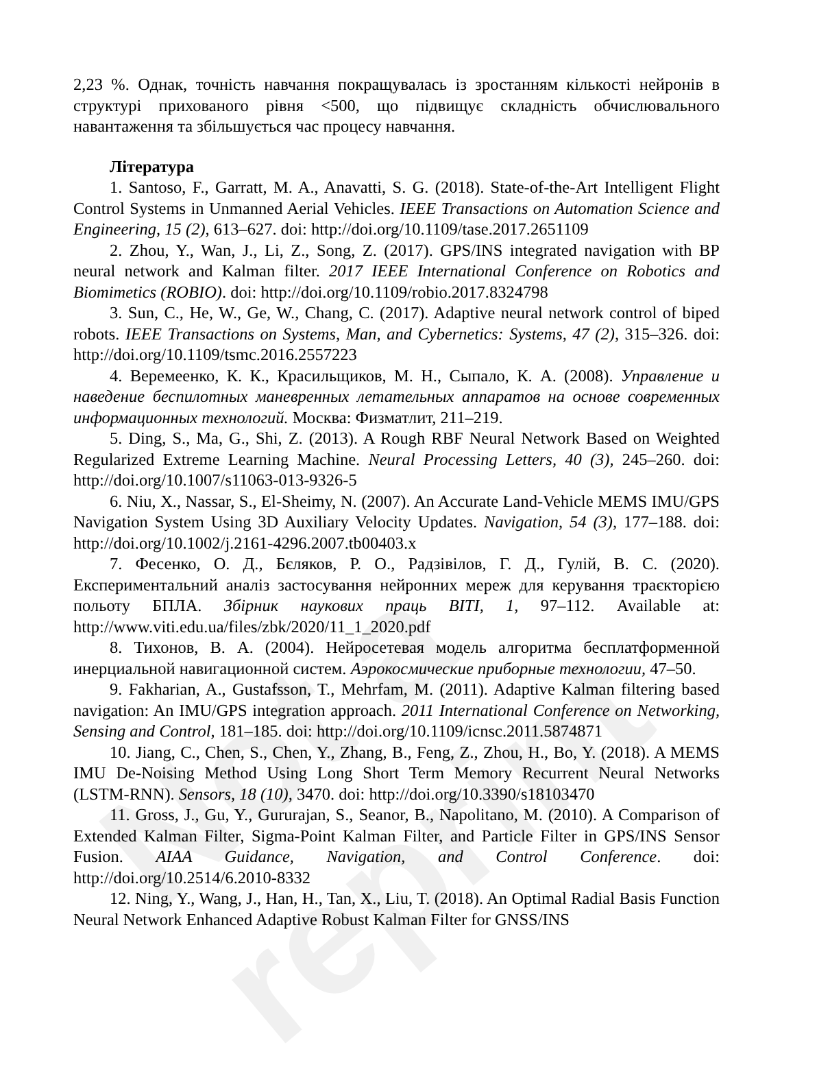Not a reprint
2,23 %. Однак, точність навчання покращувалась із зростанням кількості нейронів в структурі прихованого рівня <500, що підвищує складність обчислювального навантаження та збільшується час процесу навчання.
Література
1. Santoso, F., Garratt, M. A., Anavatti, S. G. (2018). State-of-the-Art Intelligent Flight Control Systems in Unmanned Aerial Vehicles. IEEE Transactions on Automation Science and Engineering, 15 (2), 613–627. doi: http://doi.org/10.1109/tase.2017.2651109
2. Zhou, Y., Wan, J., Li, Z., Song, Z. (2017). GPS/INS integrated navigation with BP neural network and Kalman filter. 2017 IEEE International Conference on Robotics and Biomimetics (ROBIO). doi: http://doi.org/10.1109/robio.2017.8324798
3. Sun, C., He, W., Ge, W., Chang, C. (2017). Adaptive neural network control of biped robots. IEEE Transactions on Systems, Man, and Cybernetics: Systems, 47 (2), 315–326. doi: http://doi.org/10.1109/tsmc.2016.2557223
4. Веремеенко, К. К., Красильщиков, М. Н., Сыпало, К. А. (2008). Управление и наведение беспилотных маневренных летательных аппаратов на основе современных информационных технологий. Москва: Физматлит, 211–219.
5. Ding, S., Ma, G., Shi, Z. (2013). A Rough RBF Neural Network Based on Weighted Regularized Extreme Learning Machine. Neural Processing Letters, 40 (3), 245–260. doi: http://doi.org/10.1007/s11063-013-9326-5
6. Niu, X., Nassar, S., El-Sheimy, N. (2007). An Accurate Land-Vehicle MEMS IMU/GPS Navigation System Using 3D Auxiliary Velocity Updates. Navigation, 54 (3), 177–188. doi: http://doi.org/10.1002/j.2161-4296.2007.tb00403.x
7. Фесенко, О. Д., Бєляков, Р. О., Радзівілов, Г. Д., Гулій, В. С. (2020). Експериментальний аналіз застосування нейронних мереж для керування траєкторією польоту БПЛА. Збірник наукових праць ВІТІ, 1, 97–112. Available at: http://www.viti.edu.ua/files/zbk/2020/11_1_2020.pdf
8. Тихонов, В. А. (2004). Нейросетевая модель алгоритма бесплатформенной инерциальной навигационной систем. Аэрокосмические приборные технологии, 47–50.
9. Fakharian, A., Gustafsson, T., Mehrfam, M. (2011). Adaptive Kalman filtering based navigation: An IMU/GPS integration approach. 2011 International Conference on Networking, Sensing and Control, 181–185. doi: http://doi.org/10.1109/icnsc.2011.5874871
10. Jiang, C., Chen, S., Chen, Y., Zhang, B., Feng, Z., Zhou, H., Bo, Y. (2018). A MEMS IMU De-Noising Method Using Long Short Term Memory Recurrent Neural Networks (LSTM-RNN). Sensors, 18 (10), 3470. doi: http://doi.org/10.3390/s18103470
11. Gross, J., Gu, Y., Gururajan, S., Seanor, B., Napolitano, M. (2010). A Comparison of Extended Kalman Filter, Sigma-Point Kalman Filter, and Particle Filter in GPS/INS Sensor Fusion. AIAA Guidance, Navigation, and Control Conference. doi: http://doi.org/10.2514/6.2010-8332
12. Ning, Y., Wang, J., Han, H., Tan, X., Liu, T. (2018). An Optimal Radial Basis Function Neural Network Enhanced Adaptive Robust Kalman Filter for GNSS/INS